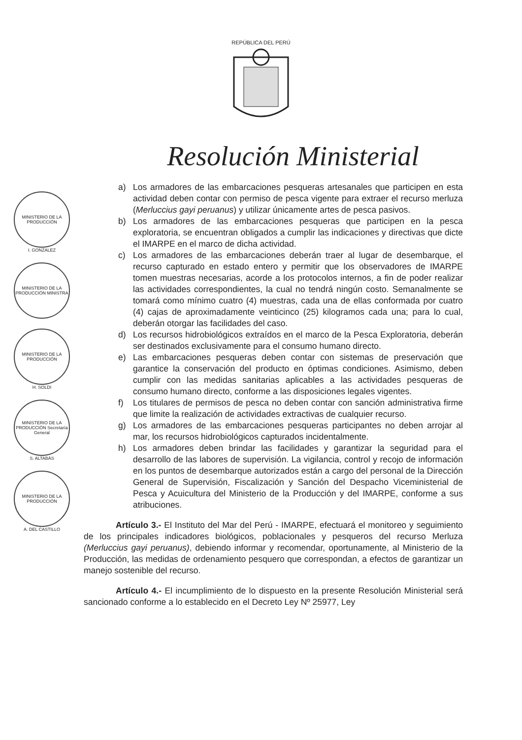REPÚBLICA DEL PERÚ
Resolución Ministerial
MINISTERIO DE LA PRODUCCIÓN
I. GONZALEZ
MINISTERIO DE LA PRODUCCIÓN MINISTRA
MINISTERIO DE LA PRODUCCIÓN
H. SOLDI
MINISTERIO DE LA PRODUCCIÓN Secretaría General
S. ALTABÁS
MINISTERIO DE LA PRODUCCIÓN
A. DEL CASTILLO
a) Los armadores de las embarcaciones pesqueras artesanales que participen en esta actividad deben contar con permiso de pesca vigente para extraer el recurso merluza (Merluccius gayi peruanus) y utilizar únicamente artes de pesca pasivos.
b) Los armadores de las embarcaciones pesqueras que participen en la pesca exploratoria, se encuentran obligados a cumplir las indicaciones y directivas que dicte el IMARPE en el marco de dicha actividad.
c) Los armadores de las embarcaciones deberán traer al lugar de desembarque, el recurso capturado en estado entero y permitir que los observadores de IMARPE tomen muestras necesarias, acorde a los protocolos internos, a fin de poder realizar las actividades correspondientes, la cual no tendrá ningún costo. Semanalmente se tomará como mínimo cuatro (4) muestras, cada una de ellas conformada por cuatro (4) cajas de aproximadamente veinticinco (25) kilogramos cada una; para lo cual, deberán otorgar las facilidades del caso.
d) Los recursos hidrobiológicos extraídos en el marco de la Pesca Exploratoria, deberán ser destinados exclusivamente para el consumo humano directo.
e) Las embarcaciones pesqueras deben contar con sistemas de preservación que garantice la conservación del producto en óptimas condiciones. Asimismo, deben cumplir con las medidas sanitarias aplicables a las actividades pesqueras de consumo humano directo, conforme a las disposiciones legales vigentes.
f) Los titulares de permisos de pesca no deben contar con sanción administrativa firme que limite la realización de actividades extractivas de cualquier recurso.
g) Los armadores de las embarcaciones pesqueras participantes no deben arrojar al mar, los recursos hidrobiológicos capturados incidentalmente.
h) Los armadores deben brindar las facilidades y garantizar la seguridad para el desarrollo de las labores de supervisión. La vigilancia, control y recojo de información en los puntos de desembarque autorizados están a cargo del personal de la Dirección General de Supervisión, Fiscalización y Sanción del Despacho Viceministerial de Pesca y Acuicultura del Ministerio de la Producción y del IMARPE, conforme a sus atribuciones.
Artículo 3.- El Instituto del Mar del Perú - IMARPE, efectuará el monitoreo y seguimiento de los principales indicadores biológicos, poblacionales y pesqueros del recurso Merluza (Merluccius gayi peruanus), debiendo informar y recomendar, oportunamente, al Ministerio de la Producción, las medidas de ordenamiento pesquero que correspondan, a efectos de garantizar un manejo sostenible del recurso.
Artículo 4.- El incumplimiento de lo dispuesto en la presente Resolución Ministerial será sancionado conforme a lo establecido en el Decreto Ley Nº 25977, Ley